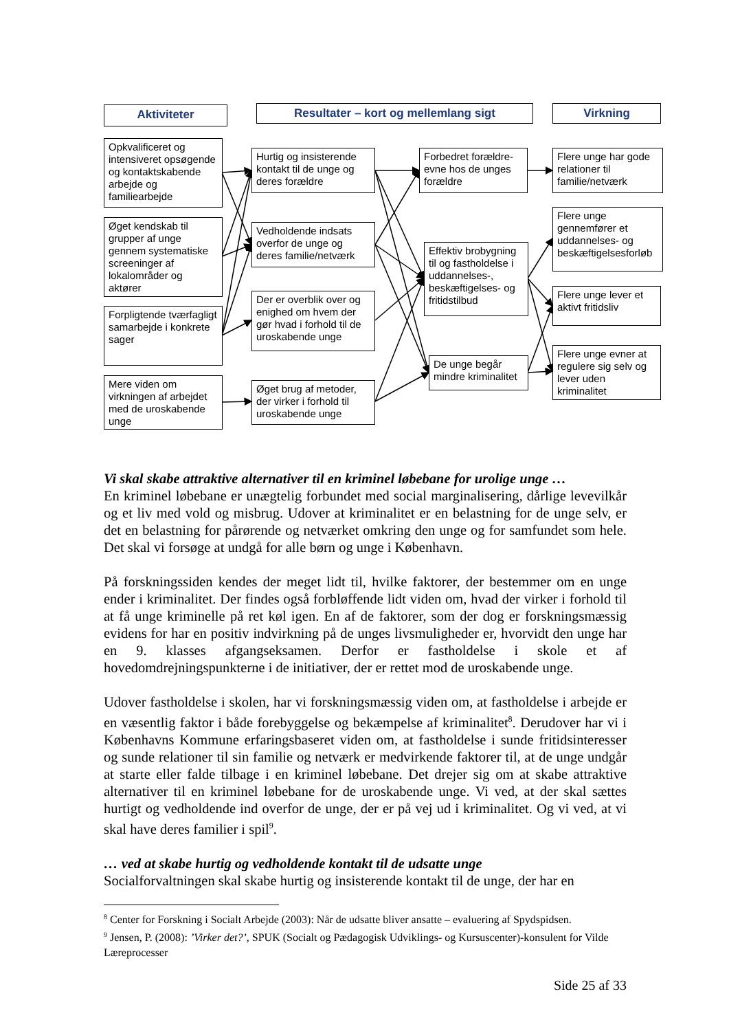Aktiviteter Resultater – kort og mellemlang sigt Virkning
Opkvalificeret og intensiveret opsøgende og kontaktskabende arbejde og familiearbejde
Øget kendskab til grupper af unge gennem systematiske screeninger af lokalområder og aktører
Forpligtende tværfagligt samarbejde i konkrete sager
Mere viden om virkningen af arbejdet med de uroskabende unge
Hurtig og insisterende kontakt til de unge og deres forældre
Vedholdende indsats overfor de unge og deres familie/netværk
Der er overblik over og enighed om hvem der gør hvad i forhold til de uroskabende unge
Øget brug af metoder, der virker i forhold til uroskabende unge
Forbedret forældre-evne hos de unges forældre
Effektiv brobygning til og fastholdelse i uddannelses-, beskæftigelses- og fritidstilbud
De unge begår mindre kriminalitet
Flere unge har gode relationer til familie/netværk
Flere unge gennemfører et uddannelses- og beskæftigelsesforløb
Flere unge lever et aktivt fritidsliv
Flere unge evner at regulere sig selv og lever uden kriminalitet
Vi skal skabe attraktive alternativer til en kriminel løbebane for urolige unge …
En kriminel løbebane er unægtelig forbundet med social marginalisering, dårlige levevilkår og et liv med vold og misbrug. Udover at kriminalitet er en belastning for de unge selv, er det en belastning for pårørende og netværket omkring den unge og for samfundet som hele. Det skal vi forsøge at undgå for alle børn og unge i København.
På forskningssiden kendes der meget lidt til, hvilke faktorer, der bestemmer om en unge ender i kriminalitet. Der findes også forbløffende lidt viden om, hvad der virker i forhold til at få unge kriminelle på ret køl igen. En af de faktorer, som der dog er forskningsmæssig evidens for har en positiv indvirkning på de unges livsmuligheder er, hvorvidt den unge har en 9. klasses afgangseksamen. Derfor er fastholdelse i skole et af hovedomdrejningspunkterne i de initiativer, der er rettet mod de uroskabende unge.
Udover fastholdelse i skolen, har vi forskningsmæssig viden om, at fastholdelse i arbejde er en væsentlig faktor i både forebyggelse og bekæmpelse af kriminalitet<sup>8</sup>. Derudover har vi i Københavns Kommune erfaringsbaseret viden om, at fastholdelse i sunde fritidsinteresser og sunde relationer til sin familie og netværk er medvirkende faktorer til, at de unge undgår at starte eller falde tilbage i en kriminel løbebane. Det drejer sig om at skabe attraktive alternativer til en kriminel løbebane for de uroskabende unge. Vi ved, at der skal sættes hurtigt og vedholdende ind overfor de unge, der er på vej ud i kriminalitet. Og vi ved, at vi skal have deres familier i spil<sup>9</sup>.
… ved at skabe hurtig og vedholdende kontakt til de udsatte unge
Socialforvaltningen skal skabe hurtig og insisterende kontakt til de unge, der har en
<sup>8</sup> Center for Forskning i Socialt Arbejde (2003): Når de udsatte bliver ansatte – evaluering af Spydspidsen.
<sup>9</sup> Jensen, P. (2008): ’Virker det?’, SPUK (Socialt og Pædagogisk Udviklings- og Kursuscenter)-konsulent for Vilde Læreprocesser
Side 25 af 33